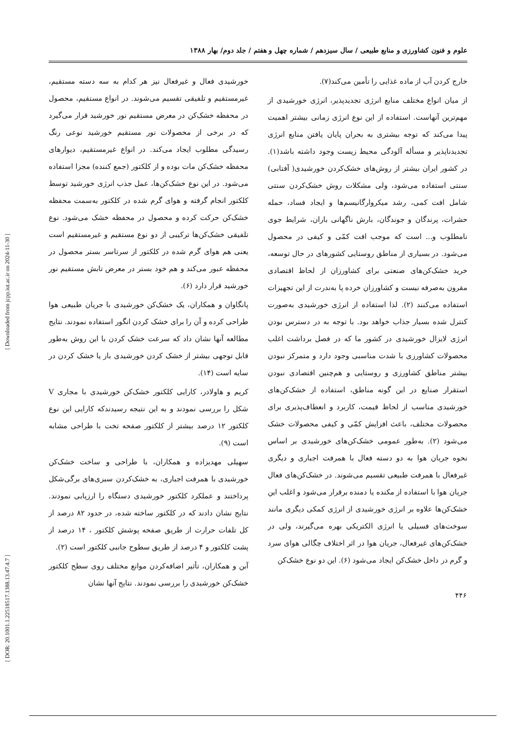علوم و فنون کشاورزی و منابع طبیعی / سال سیزدهم / شماره چهل و هفتم / جلد دوم/ بهار ۱۳۸۸
خارج کردن آب از ماده غذایی را تأمین می‌کند(۷).
از میان انواع مختلف منابع انرژی تجدیدپذیر، انرژی خورشیدی از مهم‌ترین آنهاست. استفاده از این نوع انرژی زمانی بیشتر اهمیت پیدا می‌کند که توجه بیشتری به بحران پایان یافتن منابع انرژی تجدیدناپذیر و مسأله آلودگی محیط زیست وجود داشته باشد(۱). در کشور ایران بیشتر از روش‌های خشک‌کردن خورشیدی( آفتابی) سنتی استفاده می‌شود، ولی مشکلات روش خشک‌کردن سنتی شامل افت کمی، رشد میکروارگانیسم‌ها و ایجاد فساد، حمله حشرات، پرندگان و جوندگان، بارش ناگهانی باران، شرایط جوی نامطلوب و... است که موجب افت کمّی و کیفی در محصول می‌شود. در بسیاری از مناطق روستایی کشورهای در حال توسعه، خرید خشک‌کن‌های صنعتی برای کشاورزان از لحاظ اقتصادی مقرون به‌صرفه نیست و کشاورزان خرده پا به‌ندرت از این تجهیزات استفاده می‌کنند (۲). لذا استفاده از انرژی خورشیدی به‌صورت کنترل شده بسیار جذاب خواهد بود. با توجه به در دسترس بودن انرژی لایزال خورشیدی در کشور ما که در فصل برداشت اغلب محصولات کشاورزی با شدت مناسبی وجود دارد و متمرکز نبودن بیشتر مناطق کشاورزی و روستایی و هم‌چنین اقتصادی نبودن استقرار صنایع در این گونه مناطق، استفاده از خشک‌کن‌های خورشیدی مناسب از لحاظ قیمت، کاربرد و انعطاف‌پذیری برای محصولات مختلف، باعث افزایش کمّی و کیفی محصولات خشک می‌شود (۲). به‌طور عمومی خشک‌کن‌های خورشیدی بر اساس نحوه جریان هوا به دو دسته فعال با همرفت اجباری و دیگری غیرفعال با همرفت طبیعی تقسیم می‌شوند. در خشک‌کن‌های فعال جریان هوا با استفاده از مکنده یا دمنده برقرار می‌شود و اغلب این خشک‌کن‌ها علاوه بر انرژی خورشیدی از انرژی کمکی دیگری مانند سوخت‌های فسیلی یا انرژی الکتریکی بهره می‌گیرند، ولی در خشک‌کن‌های غیرفعال، جریان هوا در اثر اختلاف چگالی هوای سرد و گرم در داخل خشک‌کن ایجاد می‌شود (۶). این دو نوع خشک‌کن
خورشیدی فعال و غیرفعال نیز هر کدام به سه دسته مستقیم، غیرمستقیم و تلفیقی تقسیم می‌شوند. در انواع مستقیم، محصول در محفظه خشک‌کن در معرض مستقیم نور خورشید قرار می‌گیرد که در برخی از محصولات نور مستقیم خورشید نوعی رنگ رسیدگی مطلوب ایجاد می‌کند. در انواع غیرمستقیم، دیوارهای محفظه خشک‌کن مات بوده و از کلکتور (جمع کننده) مجزا استفاده می‌شود. در این نوع خشک‌کن‌ها، عمل جذب انرژی خورشید توسط کلکتور انجام گرفته و هوای گرم شده در کلکتور به‌سمت محفظه خشک‌کن حرکت کرده و محصول در محفظه خشک می‌شود. نوع تلفیقی خشک‌کن‌ها ترکیبی از دو نوع مستقیم و غیرمستقیم است یعنی هم هوای گرم شده در کلکتور از سرتاسر بستر محصول در محفظه عبور می‌کند و هم خود بستر در معرض تابش مستقیم نور خورشید قرار دارد (۶).
پانگاوان و همکاران، یک خشک‌کن خورشیدی با جریان طبیعی هوا طراحی کرده و آن را برای خشک کردن انگور استفاده نمودند. نتایج مطالعه آنها نشان داد که سرعت خشک کردن با این روش به‌طور قابل توجهی بیشتر از خشک کردن خورشیدی باز یا خشک کردن در سایه است (۱۴).
کریم و هاولادر، کارایی کلکتور خشک‌کن خورشیدی با مجاری V شکل را بررسی نمودند و به این نتیجه رسیدندکه کارایی این نوع کلکتور ۱۲ درصد بیشتر از کلکتور صفحه تخت با طراحی مشابه است (۹).
سهیلی مهدیزاده و همکاران، با طراحی و ساخت خشک‌کن خورشیدی با همرفت اجباری، به خشک‌کردن سبزی‌های برگی‌شکل پرداختند و عملکرد کلکتور خورشیدی دستگاه را ارزیابی نمودند. نتایج نشان دادند که در کلکتور ساخته شده، در حدود ۸۲ درصد از کل تلفات حرارت از طریق صفحه پوشش کلکتور ، ۱۴ درصد از پشت کلکتور و ۴ درصد از طریق سطوح جانبی کلکتور است (۲).
آبن و همکاران، تأثیر اضافه‌کردن موانع مختلف روی سطح کلکتور خشک‌کن خورشیدی را بررسی نمودند. نتایج آنها نشان
۴۴۶
[ Downloaded from jcpp.iut.ac.ir on 2024-11-30 ]
[ DOR: 20.1001.1.22518517.1388.13.47.4.7 ]